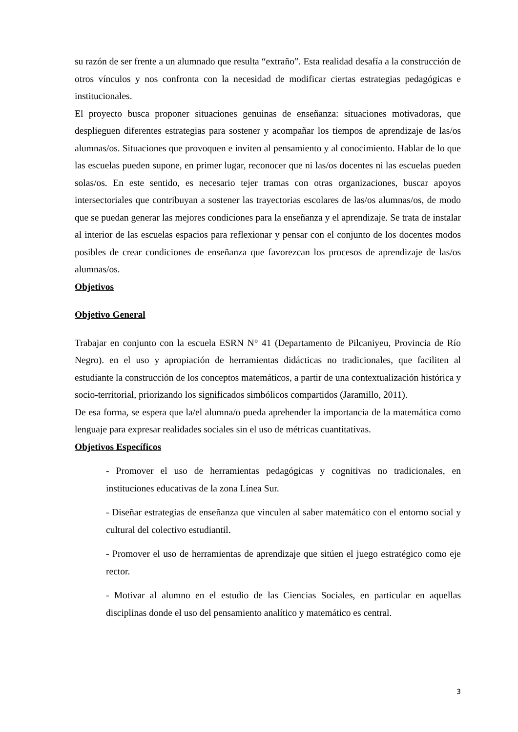su razón de ser frente a un alumnado que resulta “extraño”. Esta realidad desafía a la construcción de otros vínculos y nos confronta con la necesidad de modificar ciertas estrategias pedagógicas e institucionales.
El proyecto busca proponer situaciones genuinas de enseñanza: situaciones motivadoras, que desplieguen diferentes estrategias para sostener y acompañar los tiempos de aprendizaje de las/os alumnas/os. Situaciones que provoquen e inviten al pensamiento y al conocimiento. Hablar de lo que las escuelas pueden supone, en primer lugar, reconocer que ni las/os docentes ni las escuelas pueden solas/os. En este sentido, es necesario tejer tramas con otras organizaciones, buscar apoyos intersectoriales que contribuyan a sostener las trayectorias escolares de las/os alumnas/os, de modo que se puedan generar las mejores condiciones para la enseñanza y el aprendizaje. Se trata de instalar al interior de las escuelas espacios para reflexionar y pensar con el conjunto de los docentes modos posibles de crear condiciones de enseñanza que favorezcan los procesos de aprendizaje de las/os alumnas/os.
Objetivos
Objetivo General
Trabajar en conjunto con la escuela ESRN N° 41 (Departamento de Pilcaniyeu, Provincia de Río Negro). en el uso y apropiación de herramientas didácticas no tradicionales, que faciliten al estudiante la construcción de los conceptos matemáticos, a partir de una contextualización histórica y socio-territorial, priorizando los significados simbólicos compartidos (Jaramillo, 2011).
De esa forma, se espera que la/el alumna/o pueda aprehender la importancia de la matemática como lenguaje para expresar realidades sociales sin el uso de métricas cuantitativas.
Objetivos Específicos
- Promover el uso de herramientas pedagógicas y cognitivas no tradicionales, en instituciones educativas de la zona Línea Sur.
- Diseñar estrategias de enseñanza que vinculen al saber matemático con el entorno social y cultural del colectivo estudiantil.
- Promover el uso de herramientas de aprendizaje que sitúen el juego estratégico como eje rector.
- Motivar al alumno en el estudio de las Ciencias Sociales, en particular en aquellas disciplinas donde el uso del pensamiento analítico y matemático es central.
3